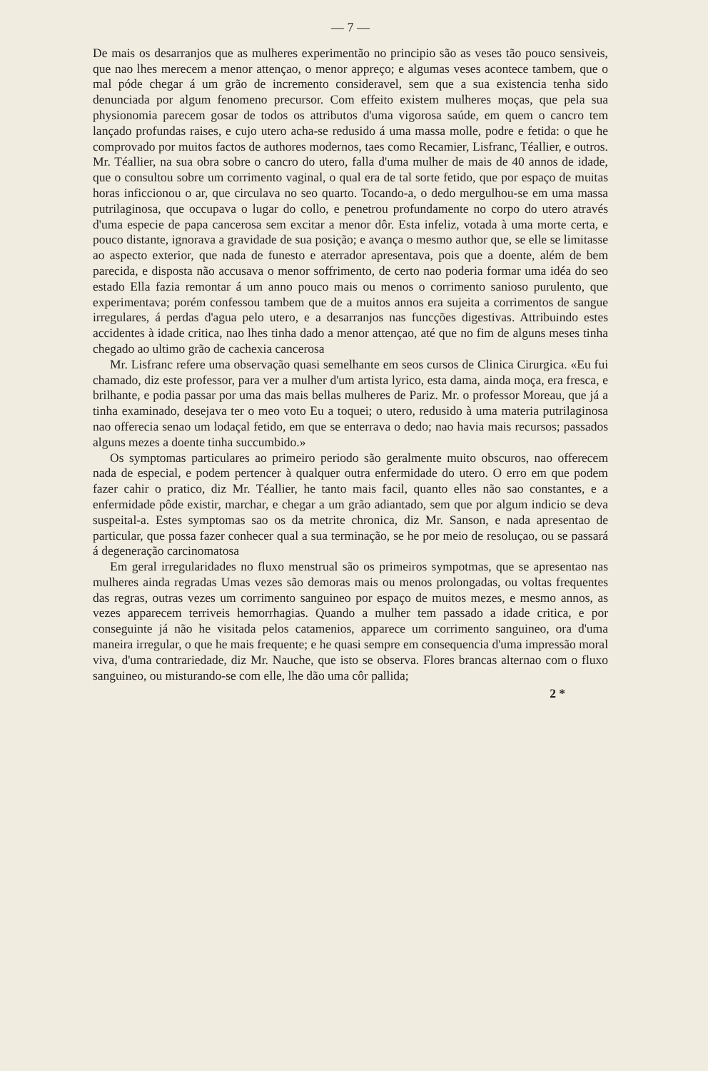— 7 —
De mais os desarranjos que as mulheres experimentão no principio são as veses tão pouco sensiveis, que nao lhes merecem a menor attençao, o menor appreço; e algumas veses acontece tambem, que o mal póde chegar á um grão de incremento consideravel, sem que a sua existencia tenha sido denunciada por algum fenomeno precursor. Com effeito existem mulheres moças, que pela sua physionomia parecem gosar de todos os attributos d'uma vigorosa saúde, em quem o cancro tem lançado profundas raises, e cujo utero acha-se redusido á uma massa molle, podre e fetida: o que he comprovado por muitos factos de authores modernos, taes como Recamier, Lisfranc, Téallier, e outros. Mr. Téallier, na sua obra sobre o cancro do utero, falla d'uma mulher de mais de 40 annos de idade, que o consultou sobre um corrimento vaginal, o qual era de tal sorte fetido, que por espaço de muitas horas inficcionou o ar, que circulava no seo quarto. Tocando-a, o dedo mergulhou-se em uma massa putrilaginosa, que occupava o lugar do collo, e penetrou profundamente no corpo do utero através d'uma especie de papa cancerosa sem excitar a menor dôr. Esta infeliz, votada à uma morte certa, e pouco distante, ignorava a gravidade de sua posição; e avança o mesmo author que, se elle se limitasse ao aspecto exterior, que nada de funesto e aterrador apresentava, pois que a doente, além de bem parecida, e disposta não accusava o menor soffrimento, de certo nao poderia formar uma idéa do seo estado Ella fazia remontar á um anno pouco mais ou menos o corrimento sanioso purulento, que experimentava; porém confessou tambem que de a muitos annos era sujeita a corrimentos de sangue irregulares, á perdas d'agua pelo utero, e a desarranjos nas funcções digestivas. Attribuindo estes accidentes à idade critica, nao lhes tinha dado a menor attençao, até que no fim de alguns meses tinha chegado ao ultimo grão de cachexia cancerosa
Mr. Lisfranc refere uma observação quasi semelhante em seos cursos de Clinica Cirurgica. «Eu fui chamado, diz este professor, para ver a mulher d'um artista lyrico, esta dama, ainda moça, era fresca, e brilhante, e podia passar por uma das mais bellas mulheres de Pariz. Mr. o professor Moreau, que já a tinha examinado, desejava ter o meo voto Eu a toquei; o utero, redusido à uma materia putrilaginosa nao offerecia senao um lodaçal fetido, em que se enterrava o dedo; nao havia mais recursos; passados alguns mezes a doente tinha succumbido.»
Os symptomas particulares ao primeiro periodo são geralmente muito obscuros, nao offerecem nada de especial, e podem pertencer à qualquer outra enfermidade do utero. O erro em que podem fazer cahir o pratico, diz Mr. Téallier, he tanto mais facil, quanto elles não sao constantes, e a enfermidade pôde existir, marchar, e chegar a um grão adiantado, sem que por algum indicio se deva suspeital-a. Estes symptomas sao os da metrite chronica, diz Mr. Sanson, e nada apresentao de particular, que possa fazer conhecer qual a sua terminação, se he por meio de resoluçao, ou se passará á degeneração carcinomatosa
Em geral irregularidades no fluxo menstrual são os primeiros sympotmas, que se apresentao nas mulheres ainda regradas Umas vezes são demoras mais ou menos prolongadas, ou voltas frequentes das regras, outras vezes um corrimento sanguineo por espaço de muitos mezes, e mesmo annos, as vezes apparecem terriveis hemorrhagias. Quando a mulher tem passado a idade critica, e por conseguinte já não he visitada pelos catamenios, apparece um corrimento sanguineo, ora d'uma maneira irregular, o que he mais frequente; e he quasi sempre em consequencia d'uma impressão moral viva, d'uma contrariedade, diz Mr. Nauche, que isto se observa. Flores brancas alternao com o fluxo sanguineo, ou misturando-se com elle, lhe dão uma côr pallida;
2 *